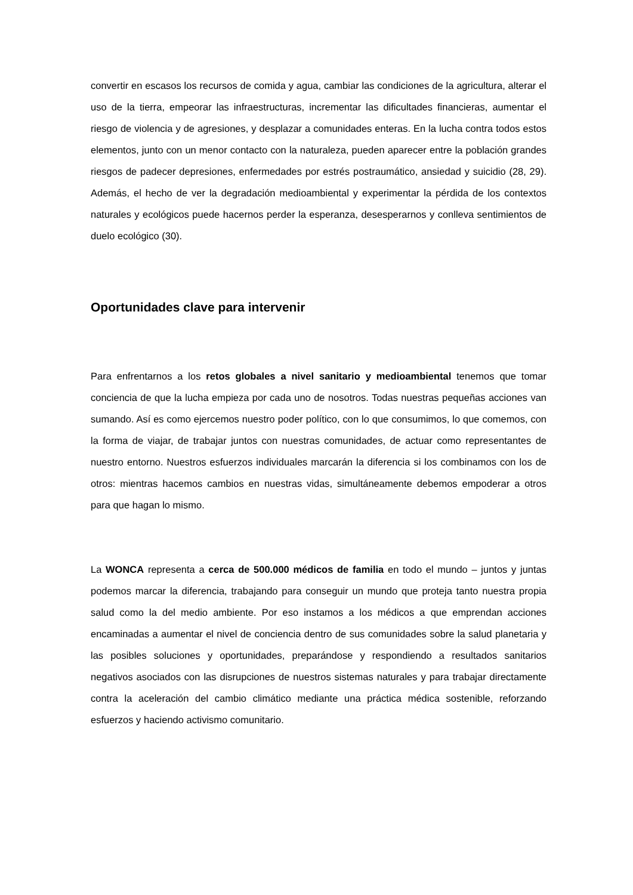convertir en escasos los recursos de comida y agua, cambiar las condiciones de la agricultura, alterar el uso de la tierra, empeorar las infraestructuras, incrementar las dificultades financieras, aumentar el riesgo de violencia y de agresiones, y desplazar a comunidades enteras. En la lucha contra todos estos elementos, junto con un menor contacto con la naturaleza, pueden aparecer entre la población grandes riesgos de padecer depresiones, enfermedades por estrés postraumático, ansiedad y suicidio (28, 29). Además, el hecho de ver la degradación medioambiental y experimentar la pérdida de los contextos naturales y ecológicos puede hacernos perder la esperanza, desesperarnos y conlleva sentimientos de duelo ecológico (30).
Oportunidades clave para intervenir
Para enfrentarnos a los retos globales a nivel sanitario y medioambiental tenemos que tomar conciencia de que la lucha empieza por cada uno de nosotros. Todas nuestras pequeñas acciones van sumando. Así es como ejercemos nuestro poder político, con lo que consumimos, lo que comemos, con la forma de viajar, de trabajar juntos con nuestras comunidades, de actuar como representantes de nuestro entorno. Nuestros esfuerzos individuales marcarán la diferencia si los combinamos con los de otros: mientras hacemos cambios en nuestras vidas, simultáneamente debemos empoderar a otros para que hagan lo mismo.
La WONCA representa a cerca de 500.000 médicos de familia en todo el mundo – juntos y juntas podemos marcar la diferencia, trabajando para conseguir un mundo que proteja tanto nuestra propia salud como la del medio ambiente. Por eso instamos a los médicos a que emprendan acciones encaminadas a aumentar el nivel de conciencia dentro de sus comunidades sobre la salud planetaria y las posibles soluciones y oportunidades, preparándose y respondiendo a resultados sanitarios negativos asociados con las disrupciones de nuestros sistemas naturales y para trabajar directamente contra la aceleración del cambio climático mediante una práctica médica sostenible, reforzando esfuerzos y haciendo activismo comunitario.